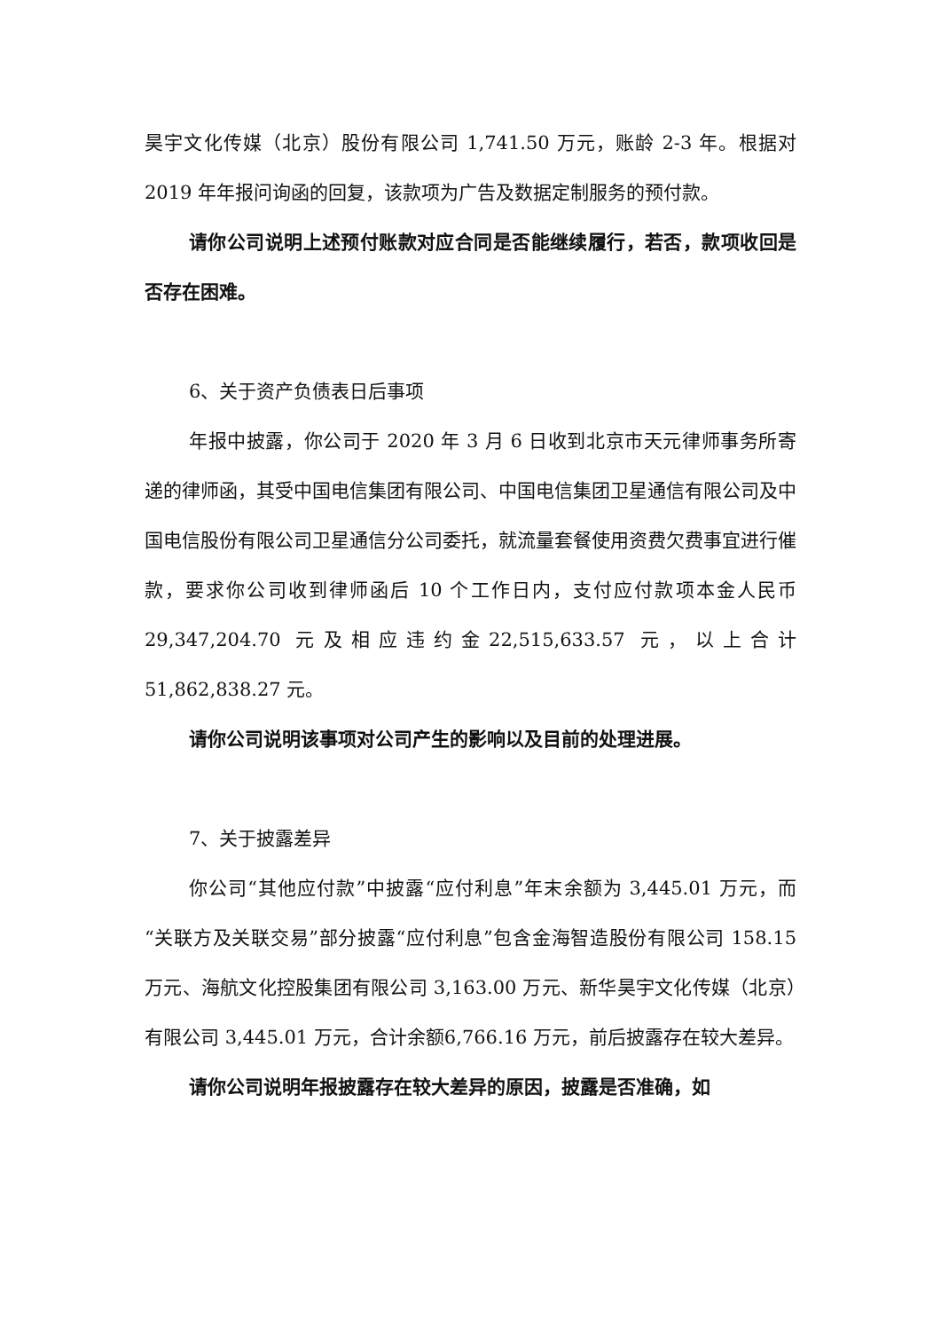昊宇文化传媒（北京）股份有限公司 1,741.50 万元，账龄 2-3 年。根据对 2019 年年报问询函的回复，该款项为广告及数据定制服务的预付款。
请你公司说明上述预付账款对应合同是否能继续履行，若否，款项收回是否存在困难。
6、关于资产负债表日后事项
年报中披露，你公司于 2020 年 3 月 6 日收到北京市天元律师事务所寄递的律师函，其受中国电信集团有限公司、中国电信集团卫星通信有限公司及中国电信股份有限公司卫星通信分公司委托，就流量套餐使用资费欠费事宜进行催款，要求你公司收到律师函后 10 个工作日内，支付应付款项本金人民币 29,347,204.70 元及相应违约金22,515,633.57 元，以上合计 51,862,838.27 元。
请你公司说明该事项对公司产生的影响以及目前的处理进展。
7、关于披露差异
你公司“其他应付款”中披露“应付利息”年末余额为 3,445.01 万元，而“关联方及关联交易”部分披露“应付利息”包含金海智造股份有限公司 158.15 万元、海航文化控股集团有限公司 3,163.00 万元、新华昊宇文化传媒（北京）有限公司 3,445.01 万元，合计余额6,766.16 万元，前后披露存在较大差异。
请你公司说明年报披露存在较大差异的原因，披露是否准确，如